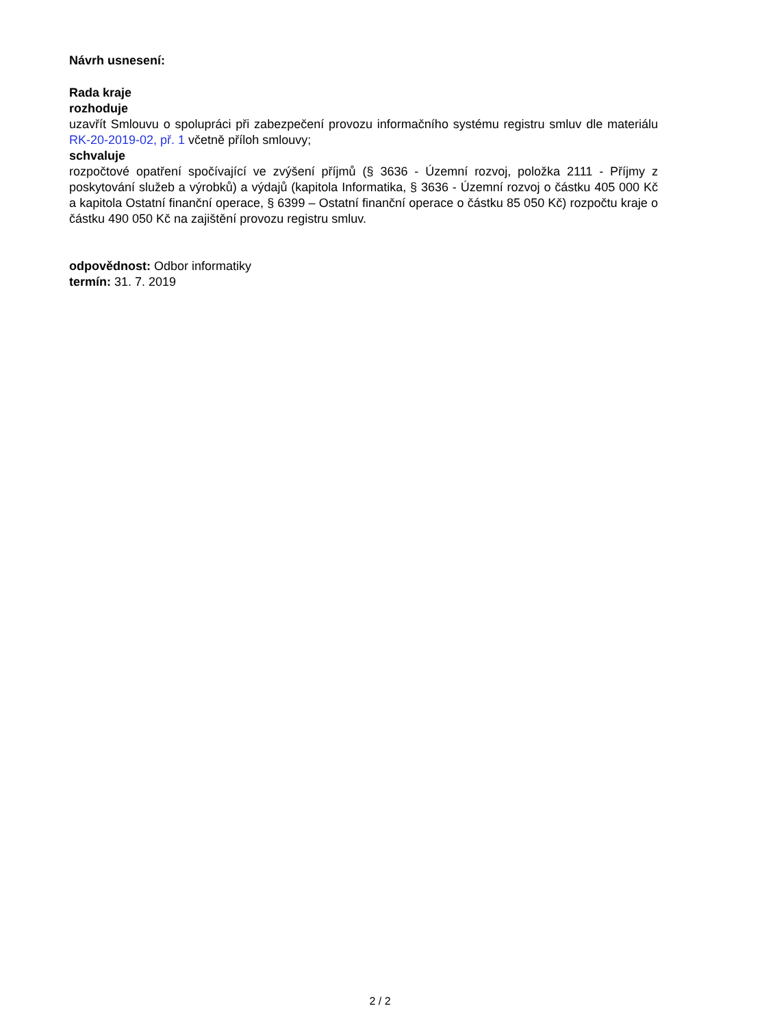Návrh usnesení:
Rada kraje
rozhoduje
uzavřít Smlouvu o spolupráci při zabezpečení provozu informačního systému registru smluv dle materiálu RK-20-2019-02, př. 1 včetně příloh smlouvy;
schvaluje
rozpočtové opatření spočívající ve zvýšení příjmů (§ 3636 - Územní rozvoj, položka 2111 - Příjmy z poskytování služeb a výrobků) a výdajů (kapitola Informatika, § 3636 - Územní rozvoj o částku 405 000 Kč a kapitola Ostatní finanční operace, § 6399 – Ostatní finanční operace o částku 85 050 Kč) rozpočtu kraje o částku 490 050 Kč na zajištění provozu registru smluv.
odpovědnost: Odbor informatiky
termín: 31. 7. 2019
2 / 2